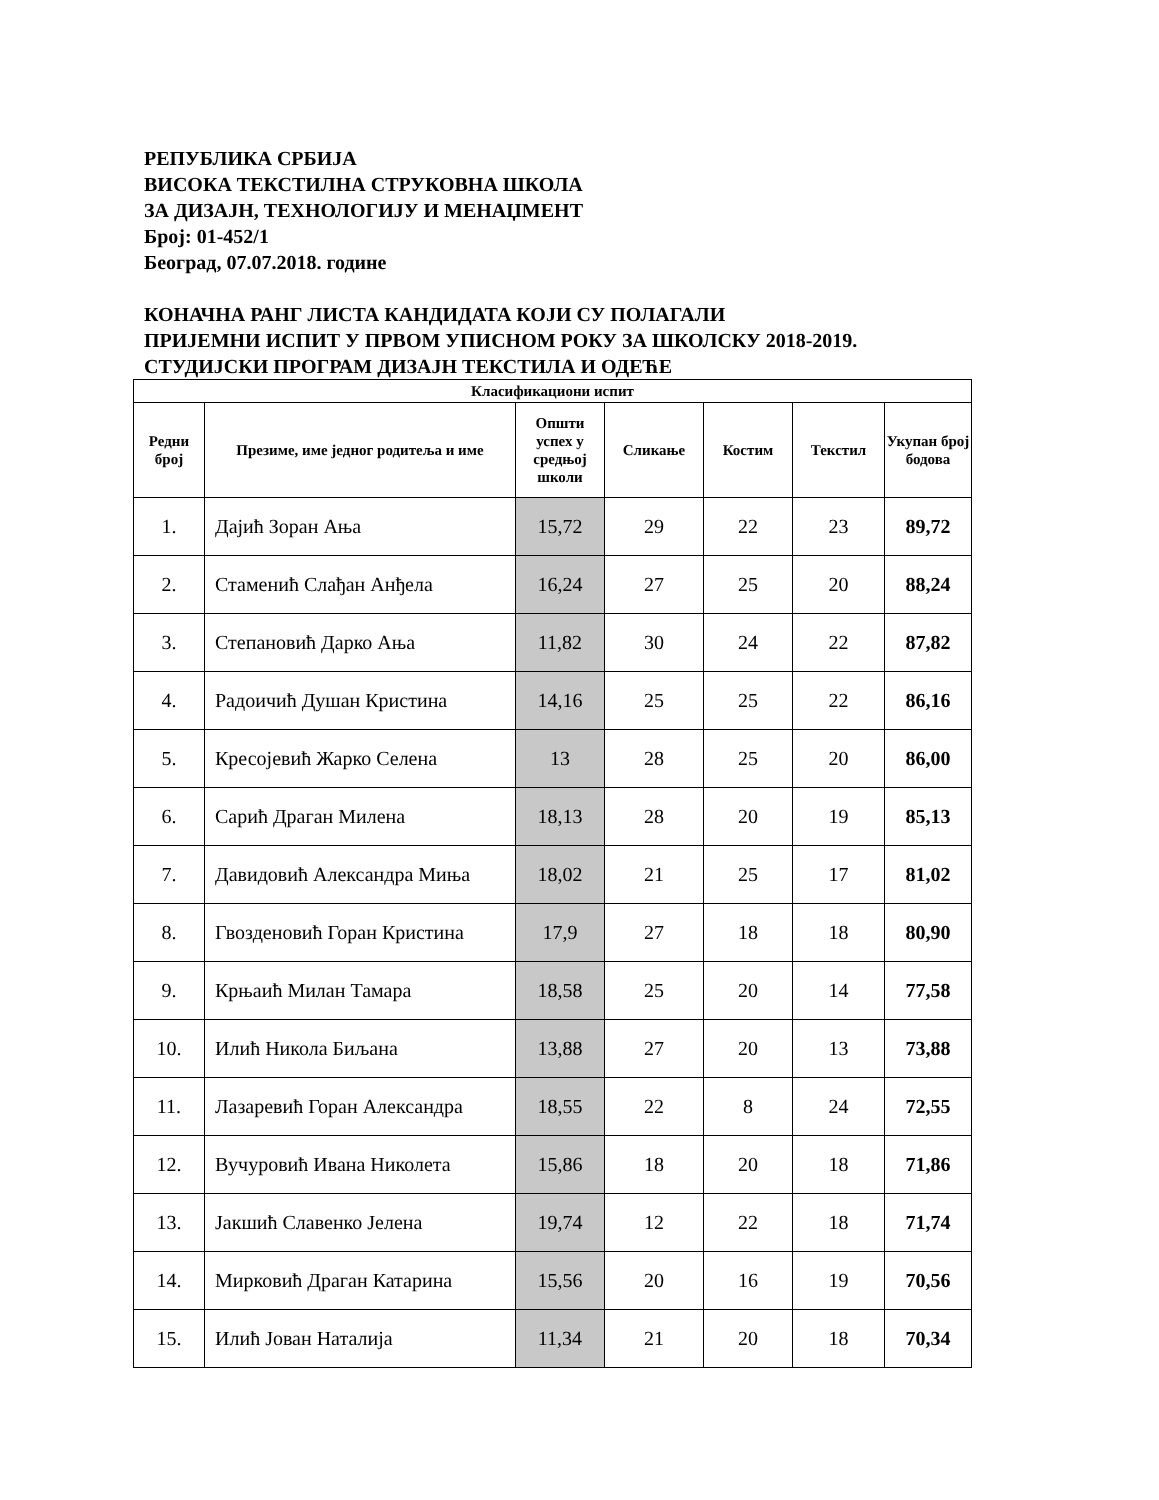РЕПУБЛИКА СРБИЈА
ВИСОКА ТЕКСТИЛНА СТРУКОВНА ШКОЛА
ЗА ДИЗАЈН, ТЕХНОЛОГИЈУ И МЕНАЏМЕНТ
Број: 01-452/1
Београд, 07.07.2018. године
КОНАЧНА РАНГ ЛИСТА КАНДИДАТА КОЈИ СУ ПОЛАГАЛИ
ПРИЈЕМНИ ИСПИТ У ПРВОМ УПИСНОМ РОКУ ЗА ШКОЛСКУ 2018-2019.
СТУДИЈСКИ ПРОГРАМ ДИЗАЈН ТЕКСТИЛА И ОДЕЋЕ
| Класификациони испит | | | | | | |
| --- | --- | --- | --- | --- | --- | --- |
| Редни број | Презиме, име једног родитеља и име | Општи успех у средњој школи | Сликање | Костим | Текстил | Укупан број бодова |
| 1. | Дајић Зоран Ања | 15,72 | 29 | 22 | 23 | 89,72 |
| 2. | Стаменић Слађан Анђела | 16,24 | 27 | 25 | 20 | 88,24 |
| 3. | Степановић Дарко Ања | 11,82 | 30 | 24 | 22 | 87,82 |
| 4. | Радоичић Душан Кристина | 14,16 | 25 | 25 | 22 | 86,16 |
| 5. | Кресојевић Жарко Селена | 13 | 28 | 25 | 20 | 86,00 |
| 6. | Сарић Драган Милена | 18,13 | 28 | 20 | 19 | 85,13 |
| 7. | Давидовић Александра Миња | 18,02 | 21 | 25 | 17 | 81,02 |
| 8. | Гвозденовић Горан Кристина | 17,9 | 27 | 18 | 18 | 80,90 |
| 9. | Крњаић Милан Тамара | 18,58 | 25 | 20 | 14 | 77,58 |
| 10. | Илић Никола Биљана | 13,88 | 27 | 20 | 13 | 73,88 |
| 11. | Лазаревић Горан Александра | 18,55 | 22 | 8 | 24 | 72,55 |
| 12. | Вучуровић Ивана Николета | 15,86 | 18 | 20 | 18 | 71,86 |
| 13. | Јакшић Славенко Јелена | 19,74 | 12 | 22 | 18 | 71,74 |
| 14. | Мирковић Драган Катарина | 15,56 | 20 | 16 | 19 | 70,56 |
| 15. | Илић Јован Наталија | 11,34 | 21 | 20 | 18 | 70,34 |